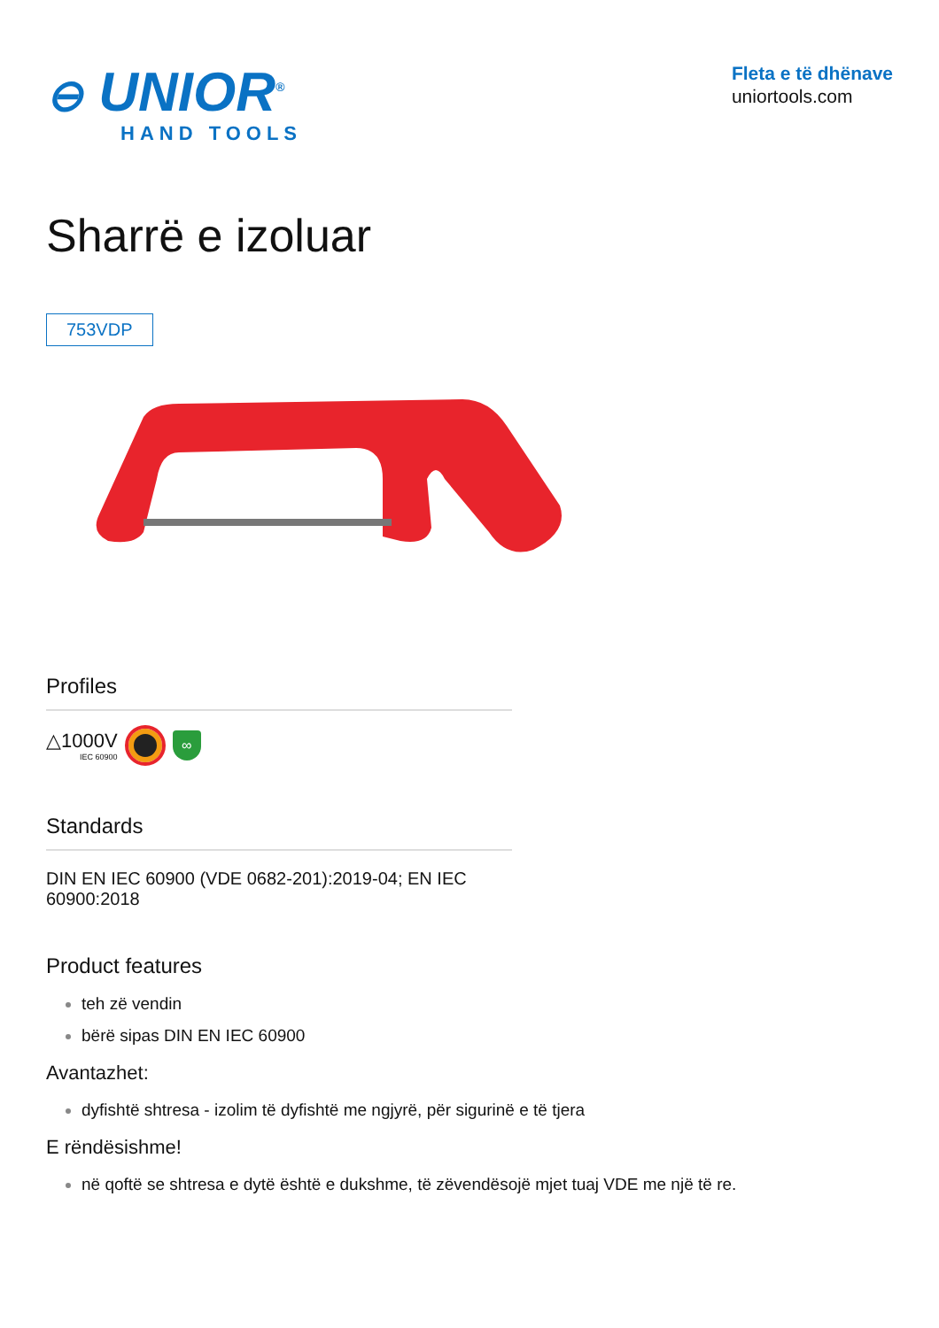⊖ UNIOR<sup>®</sup>
HAND TOOLS
Fleta e të dhënave
uniortools.com
Sharrë e izoluar
753VDP
Profiles
△1000V
IEC 60900
∞
Standards
DIN EN IEC 60900 (VDE 0682-201):2019-04; EN IEC 60900:2018
Product features
teh zë vendin
bërë sipas DIN EN IEC 60900
Avantazhet:
dyfishtë shtresa - izolim të dyfishtë me ngjyrë, për sigurinë e të tjera
E rëndësishme!
në qoftë se shtresa e dytë është e dukshme, të zëvendësojë mjet tuaj VDE me një të re.